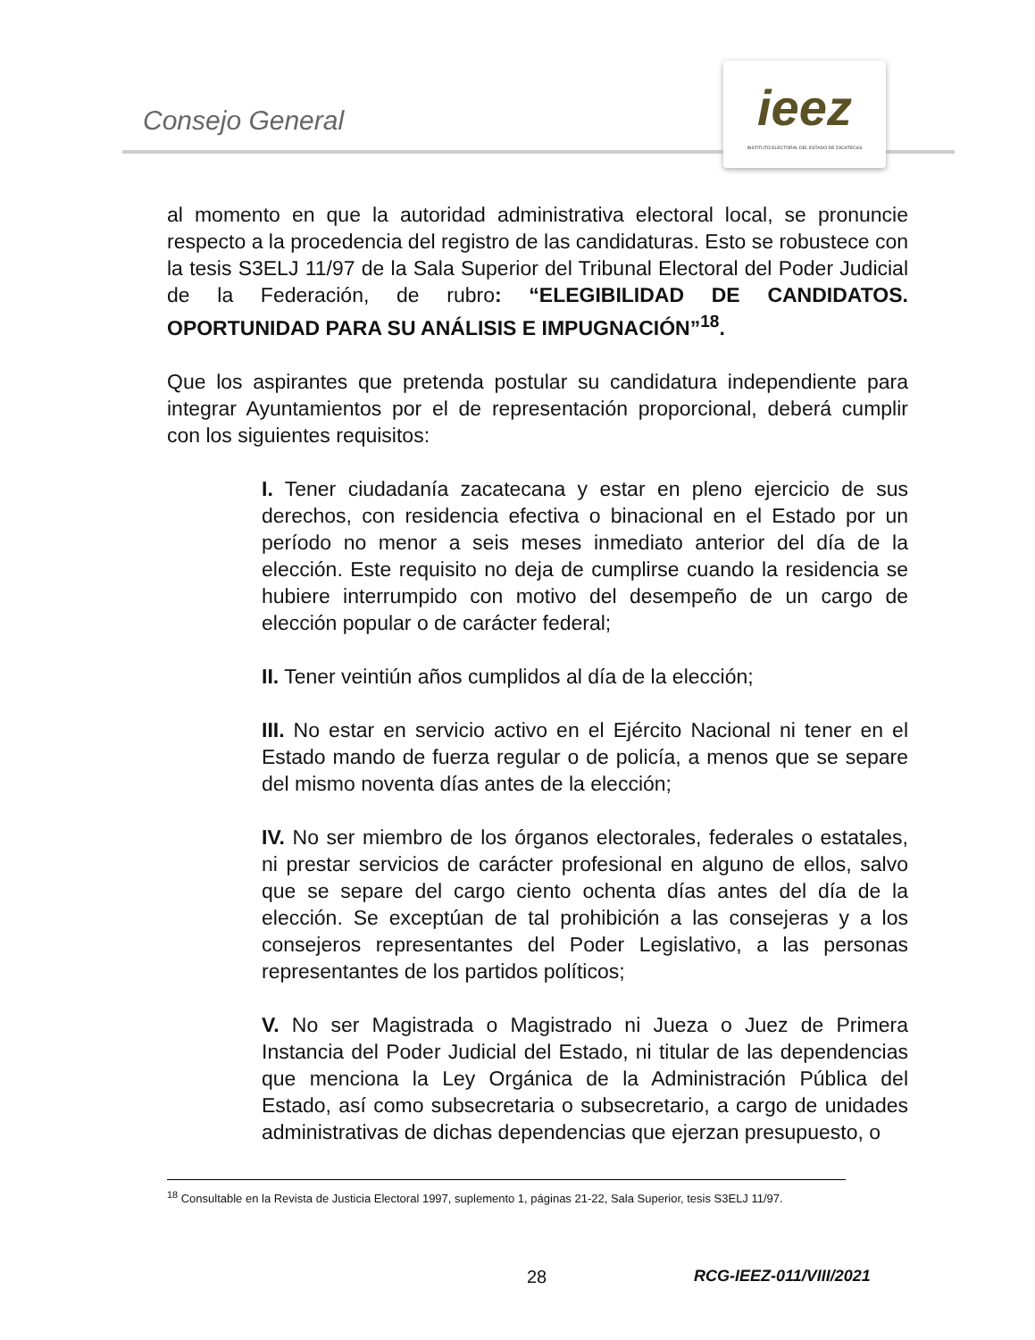Consejo General
ieez
INSTITUTO ELECTORAL DEL ESTADO DE ZACATECAS
al momento en que la autoridad administrativa electoral local, se pronuncie respecto a la procedencia del registro de las candidaturas. Esto se robustece con la tesis S3ELJ 11/97 de la Sala Superior del Tribunal Electoral del Poder Judicial de la Federación, de rubro: “ELEGIBILIDAD DE CANDIDATOS. OPORTUNIDAD PARA SU ANÁLISIS E IMPUGNACIÓN”<sup>18</sup>.
Que los aspirantes que pretenda postular su candidatura independiente para integrar Ayuntamientos por el de representación proporcional, deberá cumplir con los siguientes requisitos:
I. Tener ciudadanía zacatecana y estar en pleno ejercicio de sus derechos, con residencia efectiva o binacional en el Estado por un período no menor a seis meses inmediato anterior del día de la elección. Este requisito no deja de cumplirse cuando la residencia se hubiere interrumpido con motivo del desempeño de un cargo de elección popular o de carácter federal;
II. Tener veintiún años cumplidos al día de la elección;
III. No estar en servicio activo en el Ejército Nacional ni tener en el Estado mando de fuerza regular o de policía, a menos que se separe del mismo noventa días antes de la elección;
IV. No ser miembro de los órganos electorales, federales o estatales, ni prestar servicios de carácter profesional en alguno de ellos, salvo que se separe del cargo ciento ochenta días antes del día de la elección. Se exceptúan de tal prohibición a las consejeras y a los consejeros representantes del Poder Legislativo, a las personas representantes de los partidos políticos;
V. No ser Magistrada o Magistrado ni Jueza o Juez de Primera Instancia del Poder Judicial del Estado, ni titular de las dependencias que menciona la Ley Orgánica de la Administración Pública del Estado, así como subsecretaria o subsecretario, a cargo de unidades administrativas de dichas dependencias que ejerzan presupuesto, o
<sup>18</sup> Consultable en la Revista de Justicia Electoral 1997, suplemento 1, páginas 21-22, Sala Superior, tesis S3ELJ 11/97.
28 RCG-IEEZ-011/VIII/2021